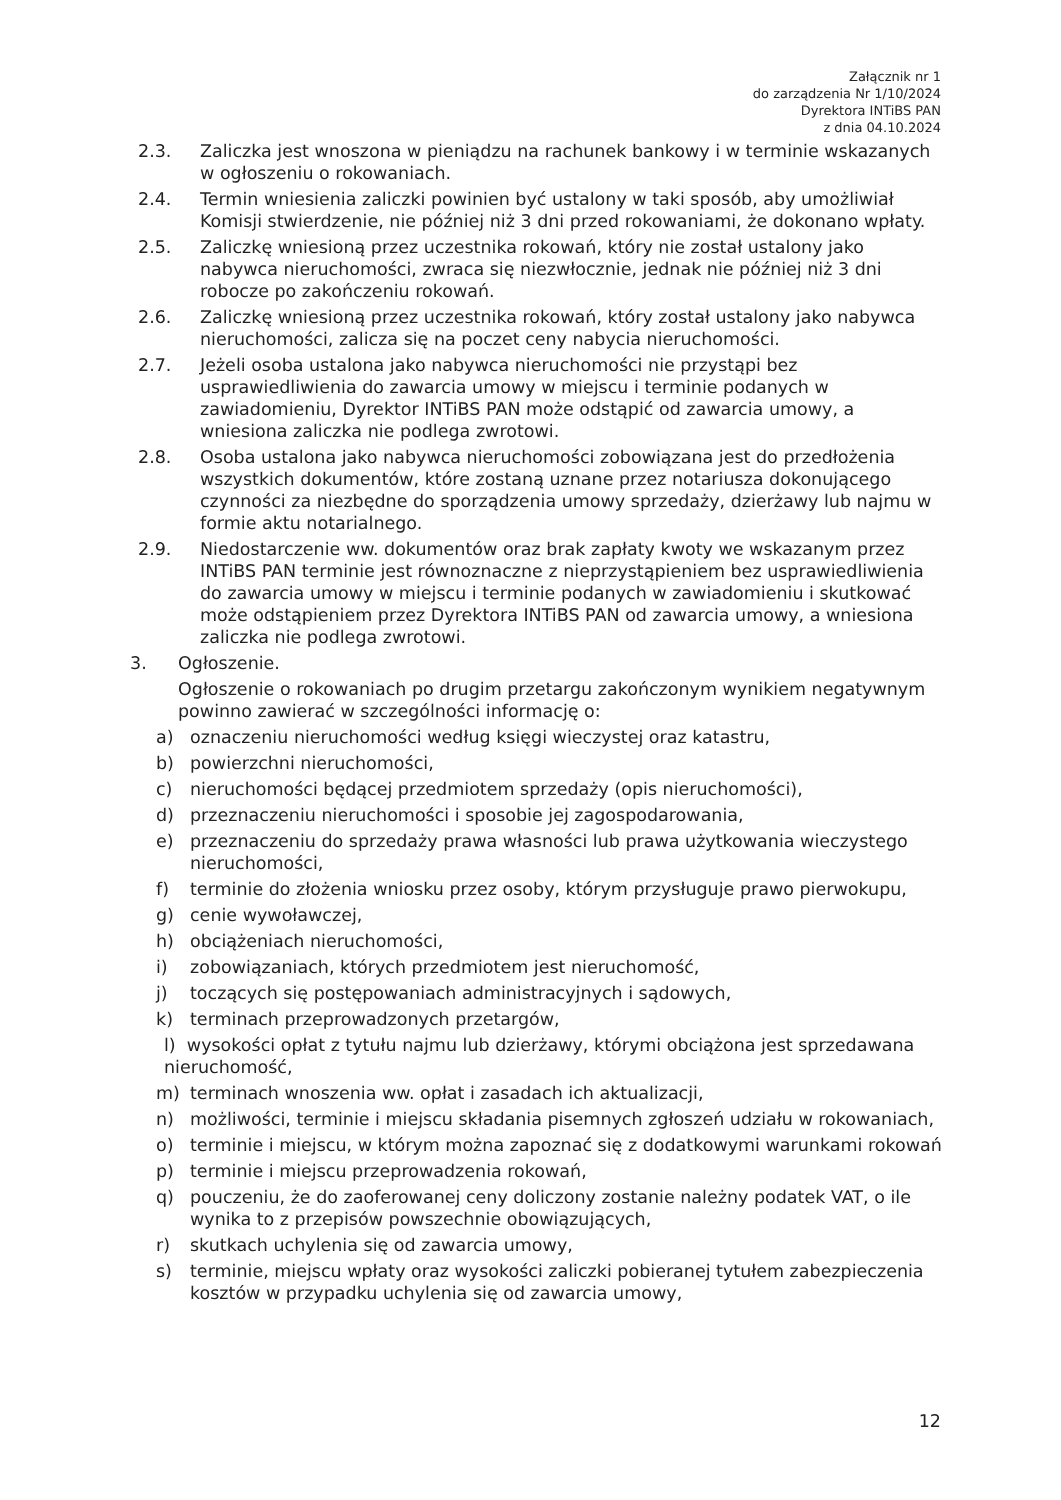Załącznik nr 1
do zarządzenia Nr 1/10/2024
Dyrektora INTiBS PAN
z dnia 04.10.2024
2.3. Zaliczka jest wnoszona w pieniądzu na rachunek bankowy i w terminie wskazanych w ogłoszeniu o rokowaniach.
2.4. Termin wniesienia zaliczki powinien być ustalony w taki sposób, aby umożliwiał Komisji stwierdzenie, nie później niż 3 dni przed rokowaniami, że dokonano wpłaty.
2.5. Zaliczkę wniesioną przez uczestnika rokowań, który nie został ustalony jako nabywca nieruchomości, zwraca się niezwłocznie, jednak nie później niż 3 dni robocze po zakończeniu rokowań.
2.6. Zaliczkę wniesioną przez uczestnika rokowań, który został ustalony jako nabywca nieruchomości, zalicza się na poczet ceny nabycia nieruchomości.
2.7. Jeżeli osoba ustalona jako nabywca nieruchomości nie przystąpi bez usprawiedliwienia do zawarcia umowy w miejscu i terminie podanych w zawiadomieniu, Dyrektor INTiBS PAN może odstąpić od zawarcia umowy, a wniesiona zaliczka nie podlega zwrotowi.
2.8. Osoba ustalona jako nabywca nieruchomości zobowiązana jest do przedłożenia wszystkich dokumentów, które zostaną uznane przez notariusza dokonującego czynności za niezbędne do sporządzenia umowy sprzedaży, dzierżawy lub najmu w formie aktu notarialnego.
2.9. Niedostarczenie ww. dokumentów oraz brak zapłaty kwoty we wskazanym przez INTiBS PAN terminie jest równoznaczne z nieprzystąpieniem bez usprawiedliwienia do zawarcia umowy w miejscu i terminie podanych w zawiadomieniu i skutkować może odstąpieniem przez Dyrektora INTiBS PAN od zawarcia umowy, a wniesiona zaliczka nie podlega zwrotowi.
3. Ogłoszenie.
Ogłoszenie o rokowaniach po drugim przetargu zakończonym wynikiem negatywnym powinno zawierać w szczególności informację o:
a) oznaczeniu nieruchomości według księgi wieczystej oraz katastru,
b) powierzchni nieruchomości,
c) nieruchomości będącej przedmiotem sprzedaży (opis nieruchomości),
d) przeznaczeniu nieruchomości i sposobie jej zagospodarowania,
e) przeznaczeniu do sprzedaży prawa własności lub prawa użytkowania wieczystego nieruchomości,
f) terminie do złożenia wniosku przez osoby, którym przysługuje prawo pierwokupu,
g) cenie wywoławczej,
h) obciążeniach nieruchomości,
i) zobowiązaniach, których przedmiotem jest nieruchomość,
j) toczących się postępowaniach administracyjnych i sądowych,
k) terminach przeprowadzonych przetargów,
l) wysokości opłat z tytułu najmu lub dzierżawy, którymi obciążona jest sprzedawana nieruchomość,
m) terminach wnoszenia ww. opłat i zasadach ich aktualizacji,
n) możliwości, terminie i miejscu składania pisemnych zgłoszeń udziału w rokowaniach,
o) terminie i miejscu, w którym można zapoznać się z dodatkowymi warunkami rokowań
p) terminie i miejscu przeprowadzenia rokowań,
q) pouczeniu, że do zaoferowanej ceny doliczony zostanie należny podatek VAT, o ile wynika to z przepisów powszechnie obowiązujących,
r) skutkach uchylenia się od zawarcia umowy,
s) terminie, miejscu wpłaty oraz wysokości zaliczki pobieranej tytułem zabezpieczenia kosztów w przypadku uchylenia się od zawarcia umowy,
12